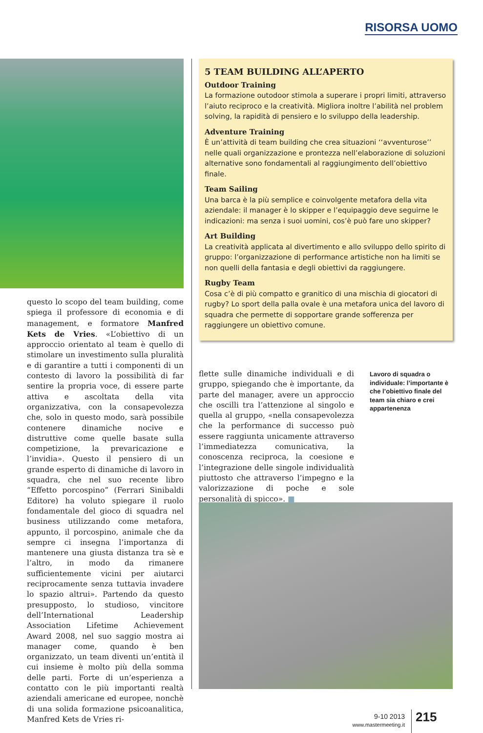RISORSA UOMO
questo lo scopo del team building, come spiega il professore di economia e di management, e formatore Manfred Kets de Vries. «L’obiettivo di un approccio orientato al team è quello di stimolare un investimento sulla pluralità e di garantire a tutti i componenti di un contesto di lavoro la possibilità di far sentire la propria voce, di essere parte attiva e ascoltata della vita organizzativa, con la consapevolezza che, solo in questo modo, sarà possibile contenere dinamiche nocive e distruttive come quelle basate sulla competizione, la prevaricazione e l’invidia». Questo il pensiero di un grande esperto di dinamiche di lavoro in squadra, che nel suo recente libro “Effetto porcospino” (Ferrari Sinibaldi Editore) ha voluto spiegare il ruolo fondamentale del gioco di squadra nel business utilizzando come metafora, appunto, il porcospino, animale che da sempre ci insegna l’importanza di mantenere una giusta distanza tra sè e l’altro, in modo da rimanere sufficientemente vicini per aiutarci reciprocamente senza tuttavia invadere lo spazio altrui». Partendo da questo presupposto, lo studioso, vincitore dell’International Leadership Association Lifetime Achievement Award 2008, nel suo saggio mostra ai manager come, quando è ben organizzato, un team diventi un’entità il cui insieme è molto più della somma delle parti. Forte di un’esperienza a contatto con le più importanti realtà aziendali americane ed europee, nonchè di una solida formazione psicoanalitica, Manfred Kets de Vries ri-
5 TEAM BUILDING ALL’APERTO
Outdoor Training
La formazione outodoor stimola a superare i propri limiti, attraverso l’aiuto reciproco e la creatività. Migliora inoltre l’abilità nel problem solving, la rapidità di pensiero e lo sviluppo della leadership.
Adventure Training
È un’attività di team building che crea situazioni ‘‘avventurose’’ nelle quali organizzazione e prontezza nell’elaborazione di soluzioni alternative sono fondamentali al raggiungimento dell’obiettivo finale.
Team Sailing
Una barca è la più semplice e coinvolgente metafora della vita aziendale: il manager è lo skipper e l’equipaggio deve seguirne le indicazioni: ma senza i suoi uomini, cos’è può fare uno skipper?
Art Building
La creatività applicata al divertimento e allo sviluppo dello spirito di gruppo: l’organizzazione di performance artistiche non ha limiti se non quelli della fantasia e degli obiettivi da raggiungere.
Rugby Team
Cosa c’è di più compatto e granitico di una mischia di giocatori di rugby? Lo sport della palla ovale è una metafora unica del lavoro di squadra che permette di sopportare grande sofferenza per raggiungere un obiettivo comune.
flette sulle dinamiche individuali e di gruppo, spiegando che è importante, da parte del manager, avere un approccio che oscilli tra l’attenzione al singolo e quella al gruppo, «nella consapevolezza che la performance di successo può essere raggiunta unicamente attraverso l’immediatezza comunicativa, la conoscenza reciproca, la coesione e l’integrazione delle singole individualità piuttosto che attraverso l’impegno e la valorizzazione di poche e sole personalità di spicco». ■
Lavoro di squadra o individuale: l’importante è che l’obiettivo finale del team sia chiaro e crei appartenenza
9-10 2013
www.mastermeeting.it
215